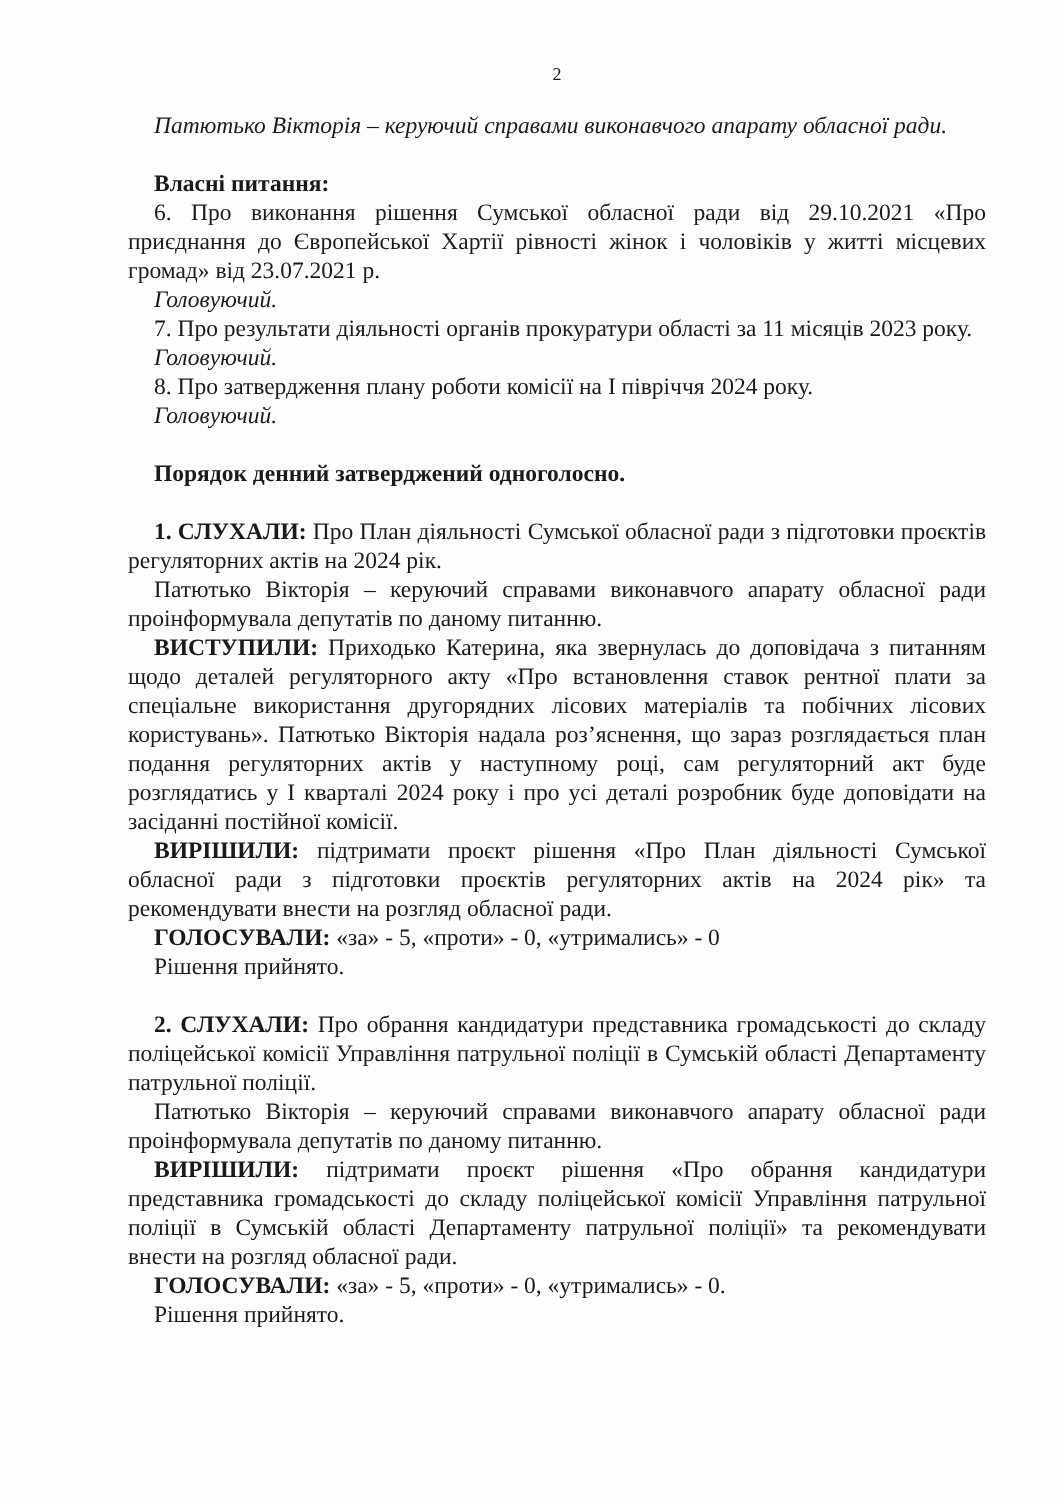2
Патютько Вікторія – керуючий справами виконавчого апарату обласної ради.
Власні питання:
6. Про виконання рішення Сумської обласної ради від 29.10.2021 «Про приєднання до Європейської Хартії рівності жінок і чоловіків у житті місцевих громад» від 23.07.2021 р.
Головуючий.
7. Про результати діяльності органів прокуратури області за 11 місяців 2023 року.
Головуючий.
8. Про затвердження плану роботи комісії на І півріччя 2024 року.
Головуючий.
Порядок денний затверджений одноголосно.
1. СЛУХАЛИ: Про План діяльності Сумської обласної ради з підготовки проєктів регуляторних актів на 2024 рік.
Патютько Вікторія – керуючий справами виконавчого апарату обласної ради проінформувала депутатів по даному питанню.
ВИСТУПИЛИ: Приходько Катерина, яка звернулась до доповідача з питанням щодо деталей регуляторного акту «Про встановлення ставок рентної плати за спеціальне використання другорядних лісових матеріалів та побічних лісових користувань». Патютько Вікторія надала роз’яснення, що зараз розглядається план подання регуляторних актів у наступному році, сам регуляторний акт буде розглядатись у І кварталі 2024 року і про усі деталі розробник буде доповідати на засіданні постійної комісії.
ВИРІШИЛИ: підтримати проєкт рішення «Про План діяльності Сумської обласної ради з підготовки проєктів регуляторних актів на 2024 рік» та рекомендувати внести на розгляд обласної ради.
ГОЛОСУВАЛИ: «за» - 5, «проти» - 0, «утримались» - 0
Рішення прийнято.
2. СЛУХАЛИ: Про обрання кандидатури представника громадськості до складу поліцейської комісії Управління патрульної поліції в Сумській області Департаменту патрульної поліції.
Патютько Вікторія – керуючий справами виконавчого апарату обласної ради проінформувала депутатів по даному питанню.
ВИРІШИЛИ: підтримати проєкт рішення «Про обрання кандидатури представника громадськості до складу поліцейської комісії Управління патрульної поліції в Сумській області Департаменту патрульної поліції» та рекомендувати внести на розгляд обласної ради.
ГОЛОСУВАЛИ: «за» - 5, «проти» - 0, «утримались» - 0.
Рішення прийнято.